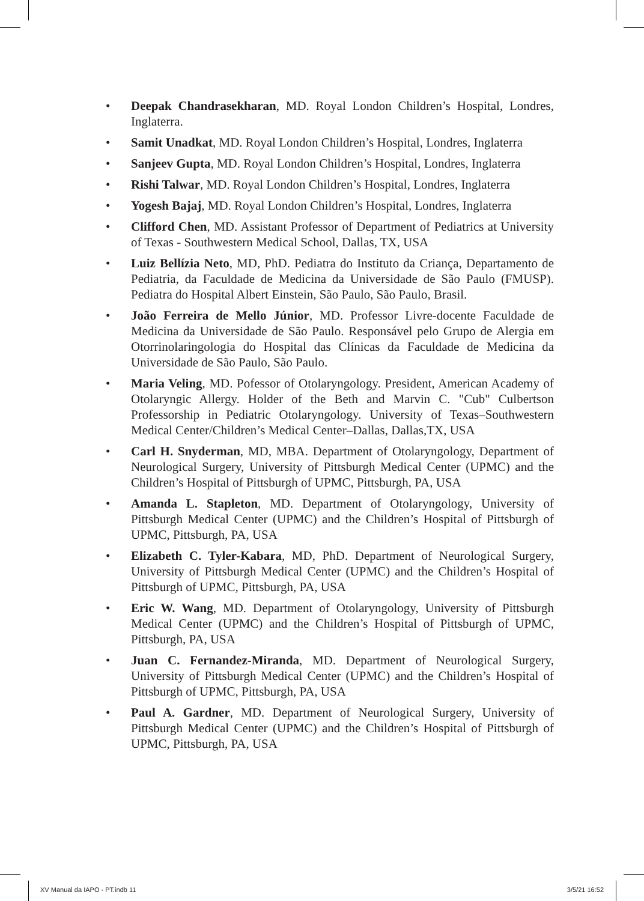• Deepak Chandrasekharan, MD. Royal London Children’s Hospital, Londres, Inglaterra.
• Samit Unadkat, MD. Royal London Children’s Hospital, Londres, Inglaterra
• Sanjeev Gupta, MD. Royal London Children’s Hospital, Londres, Inglaterra
• Rishi Talwar, MD. Royal London Children’s Hospital, Londres, Inglaterra
• Yogesh Bajaj, MD. Royal London Children’s Hospital, Londres, Inglaterra
• Clifford Chen, MD. Assistant Professor of Department of Pediatrics at University of Texas - Southwestern Medical School, Dallas, TX, USA
• Luiz Bellízia Neto, MD, PhD. Pediatra do Instituto da Criança, Departamento de Pediatria, da Faculdade de Medicina da Universidade de São Paulo (FMUSP). Pediatra do Hospital Albert Einstein, São Paulo, São Paulo, Brasil.
• João Ferreira de Mello Júnior, MD. Professor Livre-docente Faculdade de Medicina da Universidade de São Paulo. Responsável pelo Grupo de Alergia em Otorrinolaringologia do Hospital das Clínicas da Faculdade de Medicina da Universidade de São Paulo, São Paulo.
• Maria Veling, MD. Pofessor of Otolaryngology. President, American Academy of Otolaryngic Allergy. Holder of the Beth and Marvin C. "Cub" Culbertson Professorship in Pediatric Otolaryngology. University of Texas–Southwestern Medical Center/Children’s Medical Center–Dallas, Dallas,TX, USA
• Carl H. Snyderman, MD, MBA. Department of Otolaryngology, Department of Neurological Surgery, University of Pittsburgh Medical Center (UPMC) and the Children’s Hospital of Pittsburgh of UPMC, Pittsburgh, PA, USA
• Amanda L. Stapleton, MD. Department of Otolaryngology, University of Pittsburgh Medical Center (UPMC) and the Children’s Hospital of Pittsburgh of UPMC, Pittsburgh, PA, USA
• Elizabeth C. Tyler-Kabara, MD, PhD. Department of Neurological Surgery, University of Pittsburgh Medical Center (UPMC) and the Children’s Hospital of Pittsburgh of UPMC, Pittsburgh, PA, USA
• Eric W. Wang, MD. Department of Otolaryngology, University of Pittsburgh Medical Center (UPMC) and the Children’s Hospital of Pittsburgh of UPMC, Pittsburgh, PA, USA
• Juan C. Fernandez-Miranda, MD. Department of Neurological Surgery, University of Pittsburgh Medical Center (UPMC) and the Children’s Hospital of Pittsburgh of UPMC, Pittsburgh, PA, USA
• Paul A. Gardner, MD. Department of Neurological Surgery, University of Pittsburgh Medical Center (UPMC) and the Children’s Hospital of Pittsburgh of UPMC, Pittsburgh, PA, USA
XV Manual da IAPO - PT.indb 11 3/5/21 16:52